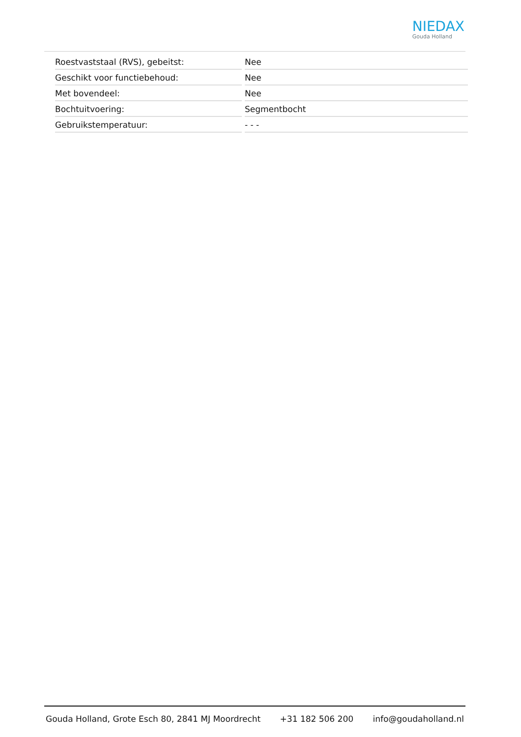NIEDAX
Gouda Holland
| Roestvaststaal (RVS), gebeitst: | Nee |
| Geschikt voor functiebehoud: | Nee |
| Met bovendeel: | Nee |
| Bochtuitvoering: | Segmentbocht |
| Gebruikstemperatuur: | - - - |
Gouda Holland, Grote Esch 80, 2841 MJ Moordrecht +31 182 506 200 info@goudaholland.nl